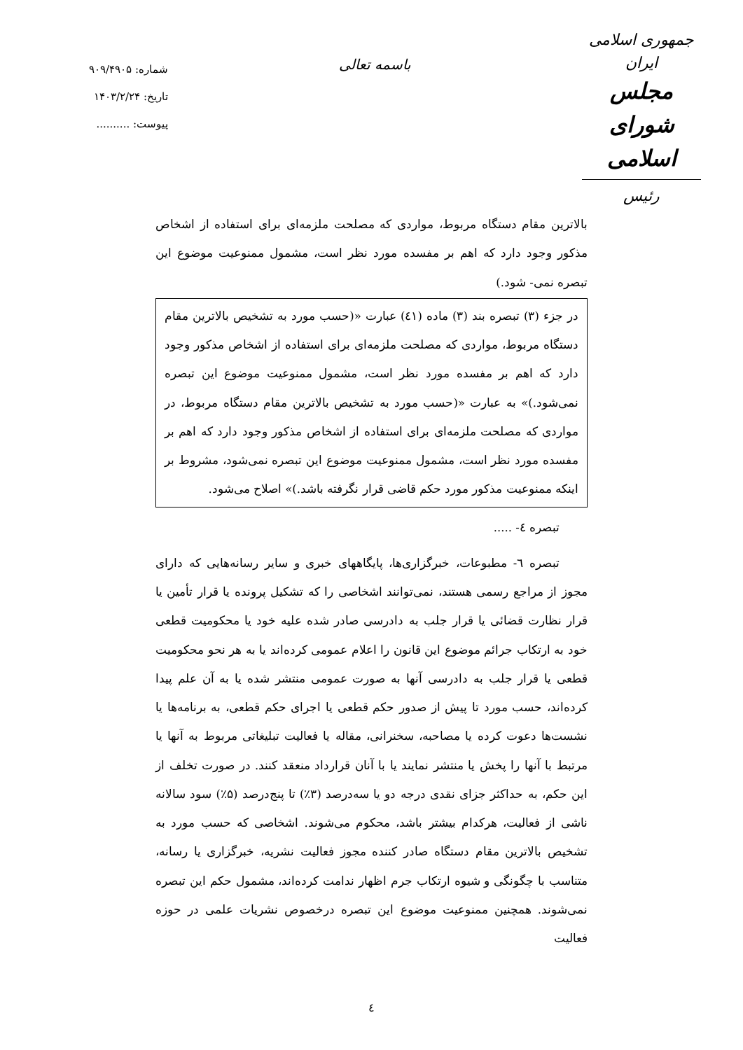جمهوری اسلامی ایران
مجلس شورای اسلامی
رئیس
باسمه تعالی
شماره: ۹۰۹/۴۹۰۵
تاریخ: ۱۴۰۳/۲/۲۴
پیوست: ..........
بالاترین مقام دستگاه مربوط، مواردی که مصلحت ملزمه‌ای برای استفاده از اشخاص مذکور وجود دارد که اهم بر مفسده مورد نظر است، مشمول ممنوعیت موضوع این تبصره نمی- شود.)
در جزء (۳) تبصره بند (۳) ماده (٤١) عبارت «(حسب مورد به تشخیص بالاترین مقام دستگاه مربوط، مواردی که مصلحت ملزمه‌ای برای استفاده از اشخاص مذکور وجود دارد که اهم بر مفسده مورد نظر است، مشمول ممنوعیت موضوع این تبصره نمی‌شود.)» به عبارت «(حسب مورد به تشخیص بالاترین مقام دستگاه مربوط، در مواردی که مصلحت ملزمه‌ای برای استفاده از اشخاص مذکور وجود دارد که اهم بر مفسده مورد نظر است، مشمول ممنوعیت موضوع این تبصره نمی‌شود، مشروط بر اینکه ممنوعیت مذکور مورد حکم قاضی قرار نگرفته باشد.)» اصلاح می‌شود.
تبصره ٤- .....
تبصره ٦- مطبوعات، خبرگزاری‌ها، پایگاههای خبری و سایر رسانه‌هایی که دارای مجوز از مراجع رسمی هستند، نمی‌توانند اشخاصی را که تشکیل پرونده یا قرار تأمین یا قرار نظارت قضائی یا قرار جلب به دادرسی صادر شده علیه خود یا محکومیت قطعی خود به ارتکاب جرائم موضوع این قانون را اعلام عمومی کرده‌اند یا به هر نحو محکومیت قطعی یا قرار جلب به دادرسی آنها به صورت عمومی منتشر شده یا به آن علم پیدا کرده‌اند، حسب مورد تا پیش از صدور حکم قطعی یا اجرای حکم قطعی، به برنامه‌ها یا نشست‌ها دعوت کرده یا مصاحبه، سخنرانی، مقاله یا فعالیت تبلیغاتی مربوط به آنها یا مرتبط با آنها را پخش یا منتشر نمایند یا با آنان قرارداد منعقد کنند. در صورت تخلف از این حکم، به حداکثر جزای نقدی درجه دو یا سه‌درصد (۳٪) تا پنج‌درصد (۵٪) سود سالانه ناشی از فعالیت، هرکدام بیشتر باشد، محکوم می‌شوند. اشخاصی که حسب مورد به تشخیص بالاترین مقام دستگاه صادر کننده مجوز فعالیت نشریه، خبرگزاری یا رسانه، متناسب با چگونگی و شیوه ارتکاب جرم اظهار ندامت کرده‌اند، مشمول حکم این تبصره نمی‌شوند. همچنین ممنوعیت موضوع این تبصره درخصوص نشریات علمی در حوزه فعالیت
٤